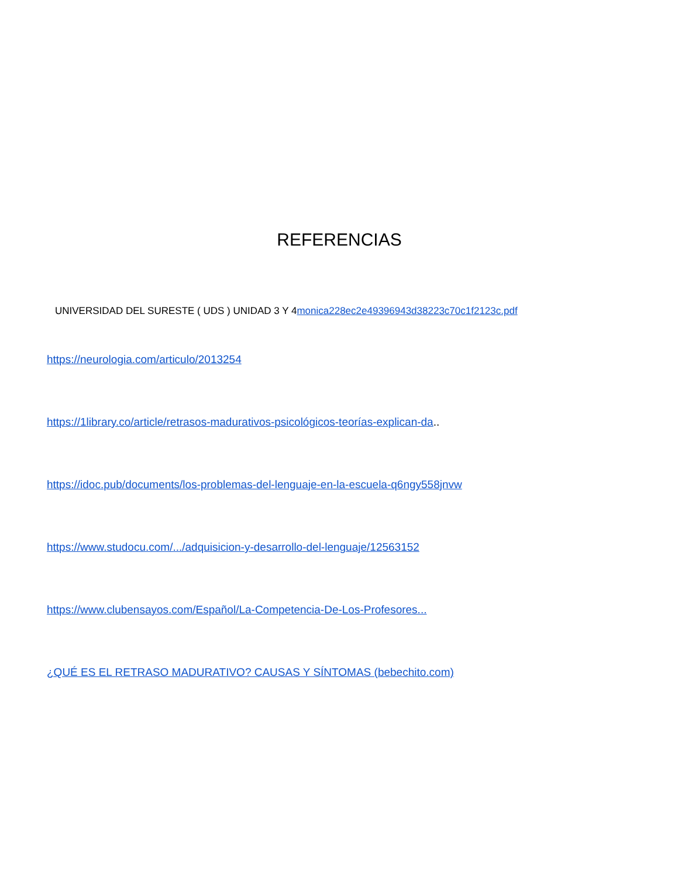REFERENCIAS
UNIVERSIDAD DEL SURESTE ( UDS ) UNIDAD 3 Y 4monica228ec2e49396943d38223c70c1f2123c.pdf
https://neurologia.com/articulo/2013254
https://1library.co/article/retrasos-madurativos-psicológicos-teorías-explican-da..
https://idoc.pub/documents/los-problemas-del-lenguaje-en-la-escuela-q6ngy558jnvw
https://www.studocu.com/.../adquisicion-y-desarrollo-del-lenguaje/12563152
https://www.clubensayos.com/Español/La-Competencia-De-Los-Profesores...
¿QUÉ ES EL RETRASO MADURATIVO? CAUSAS Y SÍNTOMAS (bebechito.com)